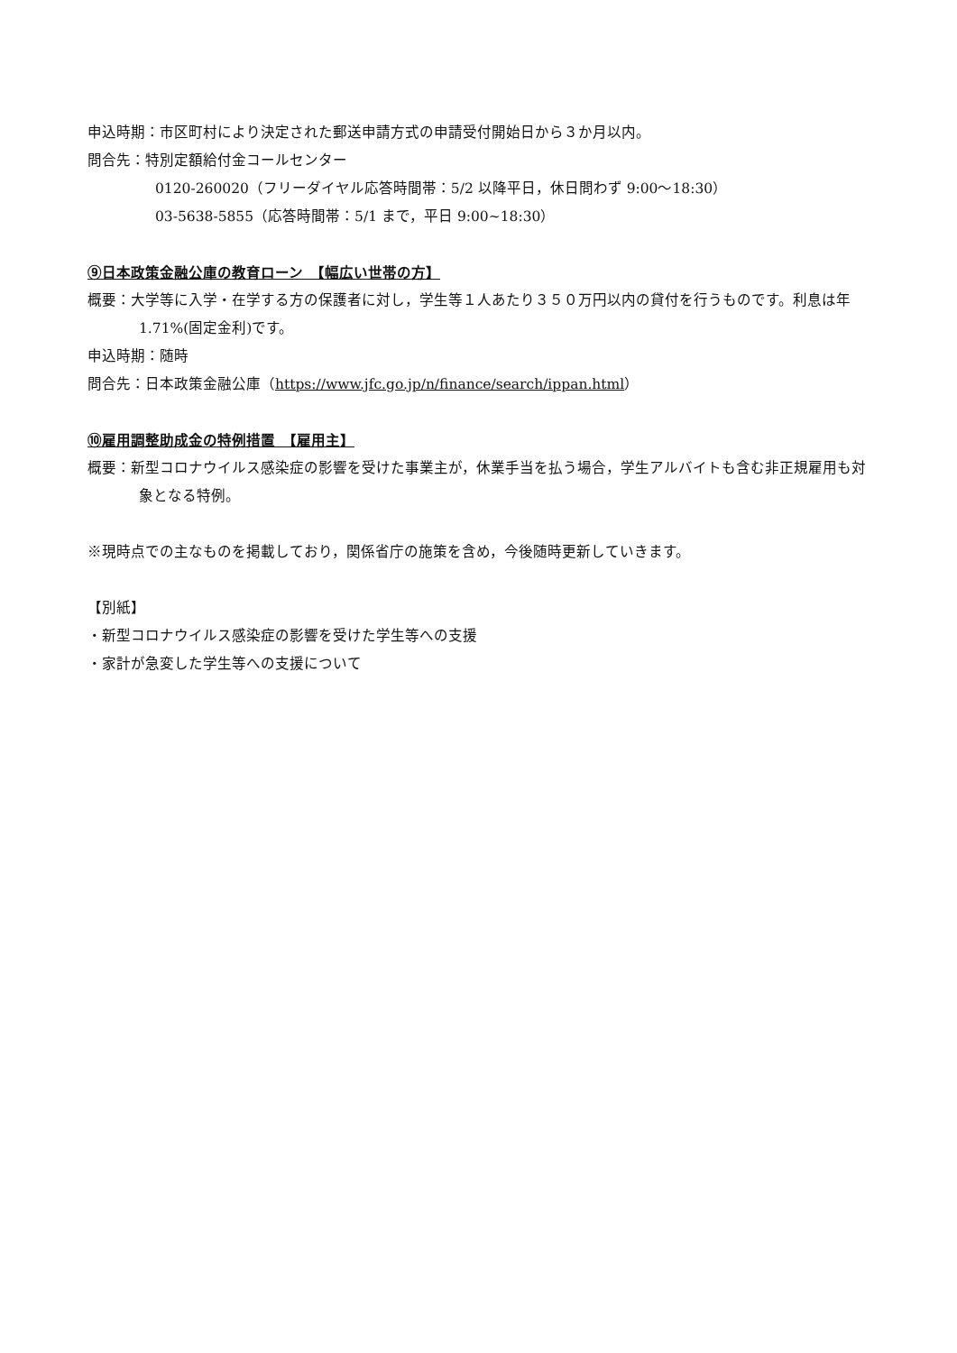申込時期：市区町村により決定された郵送申請方式の申請受付開始日から３か月以内。
問合先：特別定額給付金コールセンター
0120-260020（フリーダイヤル応答時間帯：5/2 以降平日，休日問わず 9:00～18:30）
03-5638-5855（応答時間帯：5/1 まで，平日 9:00~18:30）
⑨日本政策金融公庫の教育ローン　【幅広い世帯の方】
概要：大学等に入学・在学する方の保護者に対し，学生等１人あたり３５０万円以内の貸付を行うものです。利息は年 1.71%(固定金利)です。
申込時期：随時
問合先：日本政策金融公庫（https://www.jfc.go.jp/n/finance/search/ippan.html）
⑩雇用調整助成金の特例措置　【雇用主】
概要：新型コロナウイルス感染症の影響を受けた事業主が，休業手当を払う場合，学生アルバイトも含む非正規雇用も対象となる特例。
※現時点での主なものを掲載しており，関係省庁の施策を含め，今後随時更新していきます。
【別紙】
・新型コロナウイルス感染症の影響を受けた学生等への支援
・家計が急変した学生等への支援について